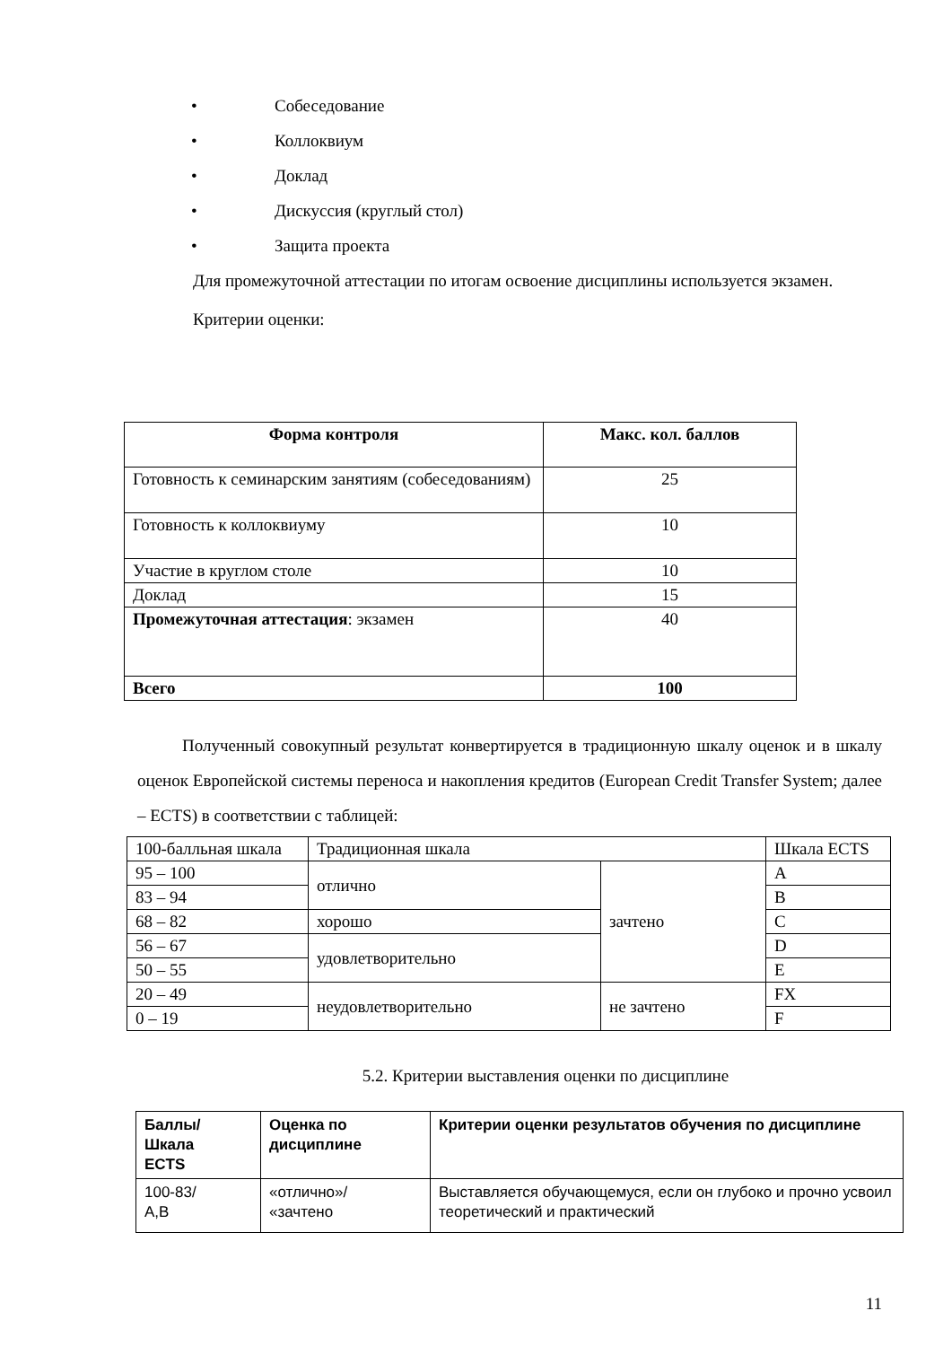• Собеседование
• Коллоквиум
• Доклад
• Дискуссия (круглый стол)
• Защита проекта
Для промежуточной аттестации по итогам освоение дисциплины используется экзамен.
Критерии оценки:
| Форма контроля | Макс. кол. баллов |
| --- | --- |
| Готовность к семинарским занятиям (собеседованиям) | 25 |
| Готовность к коллоквиуму | 10 |
| Участие в круглом столе | 10 |
| Доклад | 15 |
| Промежуточная аттестация : экзамен | 40 |
| Всего | 100 |
Полученный совокупный результат конвертируется в традиционную шкалу оценок и в шкалу оценок Европейской системы переноса и накопления кредитов (European Credit Transfer System; далее – ECTS) в соответствии с таблицей:
| 100-балльная шкала | Традиционная шкала | | Шкала ECTS |
| 95 – 100 | отлично | зачтено | A |
| 83 – 94 | | | B |
| 68 – 82 | хорошо | | C |
| 56 – 67 | удовлетворительно | | D |
| 50 – 55 | | | E |
| 20 – 49 | неудовлетворительно | не зачтено | FX |
| 0 – 19 | | | F |
5.2. Критерии выставления оценки по дисциплине
| Баллы/ Шкала ECTS | Оценка по дисциплине | Критерии оценки результатов обучения по дисциплине |
| --- | --- | --- |
| 100-83/ A,B | «отлично»/ «зачтено | Выставляется обучающемуся, если он глубоко и прочно усвоил теоретический и практический |
11